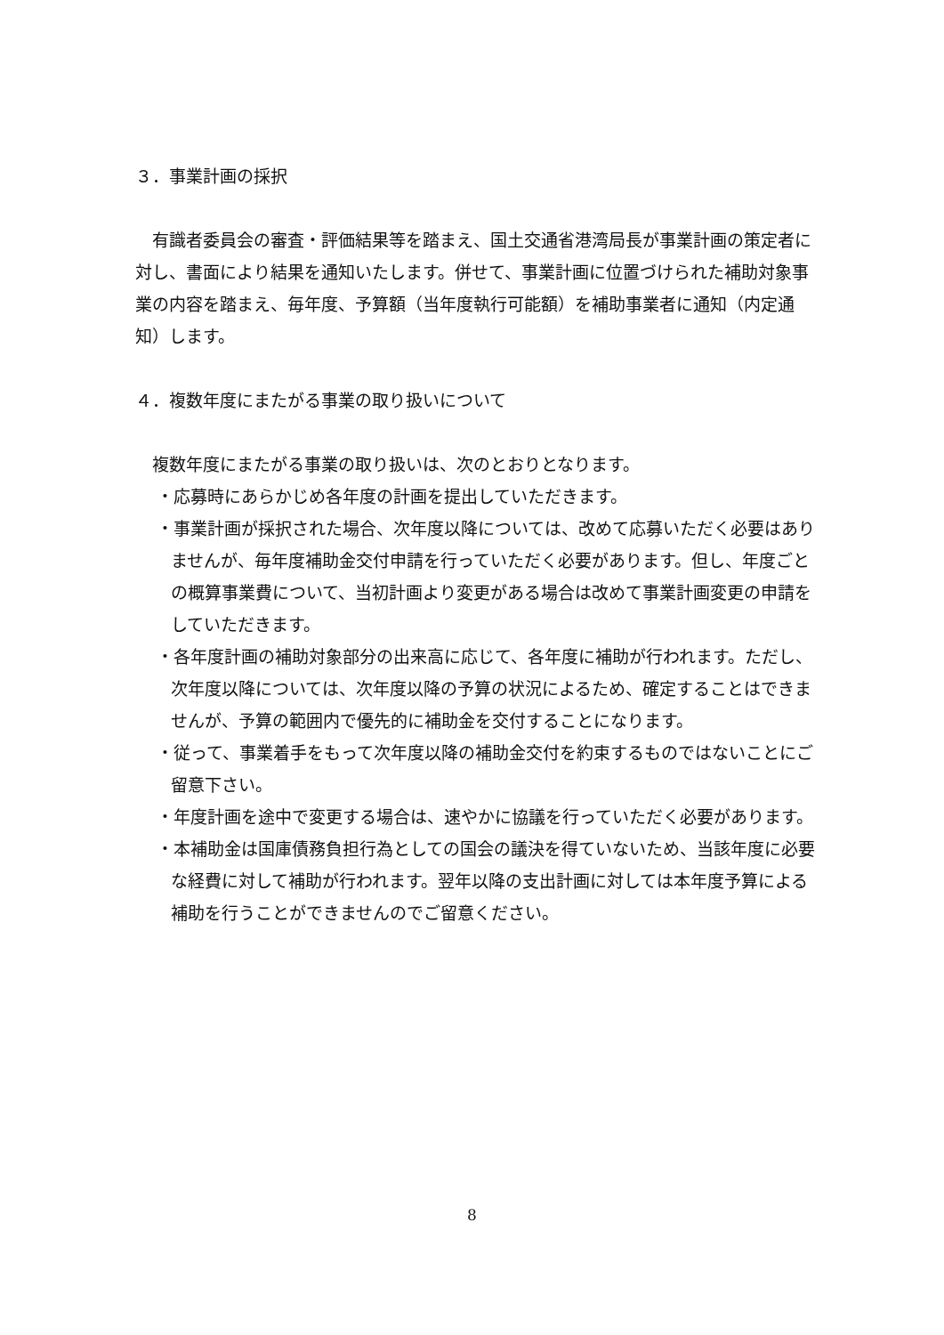３．事業計画の採択
　有識者委員会の審査・評価結果等を踏まえ、国土交通省港湾局長が事業計画の策定者に対し、書面により結果を通知いたします。併せて、事業計画に位置づけられた補助対象事業の内容を踏まえ、毎年度、予算額（当年度執行可能額）を補助事業者に通知（内定通知）します。
４．複数年度にまたがる事業の取り扱いについて
　複数年度にまたがる事業の取り扱いは、次のとおりとなります。
・応募時にあらかじめ各年度の計画を提出していただきます。
・事業計画が採択された場合、次年度以降については、改めて応募いただく必要はありませんが、毎年度補助金交付申請を行っていただく必要があります。但し、年度ごとの概算事業費について、当初計画より変更がある場合は改めて事業計画変更の申請をしていただきます。
・各年度計画の補助対象部分の出来高に応じて、各年度に補助が行われます。ただし、次年度以降については、次年度以降の予算の状況によるため、確定することはできませんが、予算の範囲内で優先的に補助金を交付することになります。
・従って、事業着手をもって次年度以降の補助金交付を約束するものではないことにご留意下さい。
・年度計画を途中で変更する場合は、速やかに協議を行っていただく必要があります。
・本補助金は国庫債務負担行為としての国会の議決を得ていないため、当該年度に必要な経費に対して補助が行われます。翌年以降の支出計画に対しては本年度予算による補助を行うことができませんのでご留意ください。
8